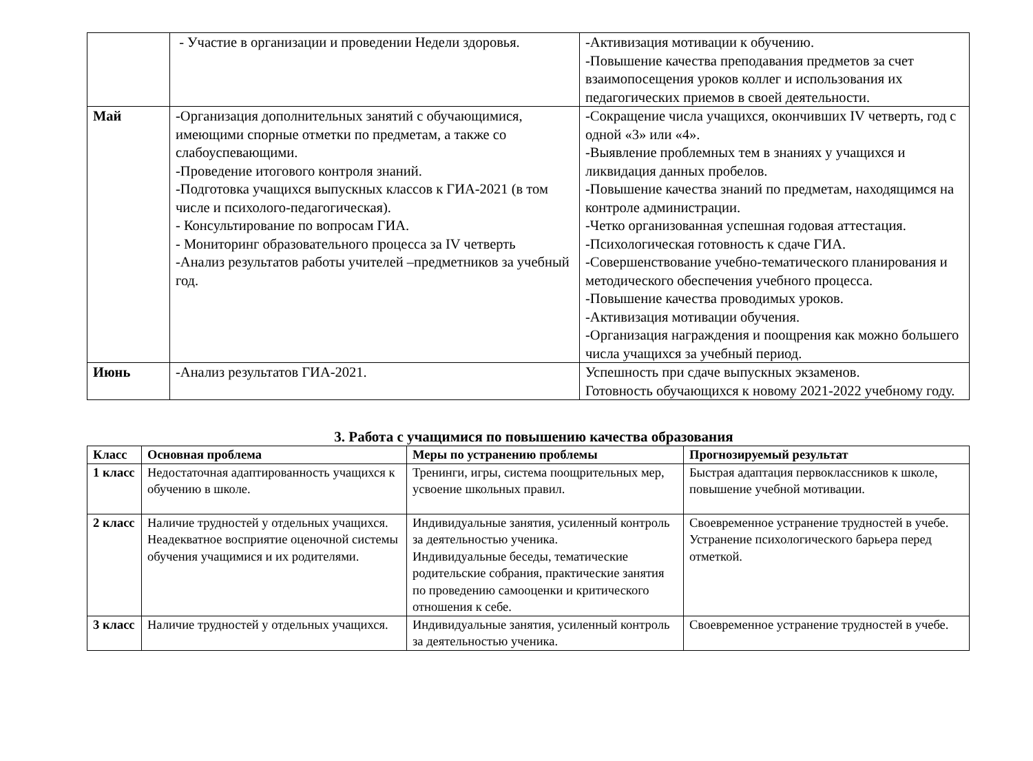| | - Участие в организации и проведении Недели здоровья. | -Активизация мотивации к обучению. -Повышение качества преподавания предметов за счет взаимопосещения уроков коллег и использования их педагогических приемов в своей деятельности. |
| Май | -Организация дополнительных занятий с обучающимися, имеющими спорные отметки по предметам, а также со слабоуспевающими. -Проведение итогового контроля знаний. -Подготовка учащихся выпускных классов к ГИА-2021 (в том числе и психолого-педагогическая). - Консультирование по вопросам ГИА. - Мониторинг образовательного процесса за IV четверть -Анализ результатов работы учителей –предметников за учебный год. | -Сокращение числа учащихся, окончивших IV четверть, год с одной «3» или «4». -Выявление проблемных тем в знаниях у учащихся и ликвидация данных пробелов. -Повышение качества знаний по предметам, находящимся на контроле администрации. -Четко организованная успешная годовая аттестация. -Психологическая готовность к сдаче ГИА. -Совершенствование учебно-тематического планирования и методического обеспечения учебного процесса. -Повышение качества проводимых уроков. -Активизация мотивации обучения. -Организация награждения и поощрения как можно большего числа учащихся за учебный период. |
| Июнь | -Анализ результатов ГИА-2021. | Успешность при сдаче выпускных экзаменов. Готовность обучающихся к новому 2021-2022 учебному году. |
3. Работа с учащимися по повышению качества образования
| Класс | Основная проблема | Меры по устранению проблемы | Прогнозируемый результат |
| --- | --- | --- | --- |
| 1 класс | Недостаточная адаптированность учащихся к обучению в школе. | Тренинги, игры, система поощрительных мер, усвоение школьных правил. | Быстрая адаптация первоклассников к школе, повышение учебной мотивации. |
| 2 класс | Наличие трудностей у отдельных учащихся. Неадекватное восприятие оценочной системы обучения учащимися и их родителями. | Индивидуальные занятия, усиленный контроль за деятельностью ученика. Индивидуальные беседы, тематические родительские собрания, практические занятия по проведению самооценки и критического отношения к себе. | Своевременное устранение трудностей в учебе. Устранение психологического барьера перед отметкой. |
| 3 класс | Наличие трудностей у отдельных учащихся. | Индивидуальные занятия, усиленный контроль за деятельностью ученика. | Своевременное устранение трудностей в учебе. |